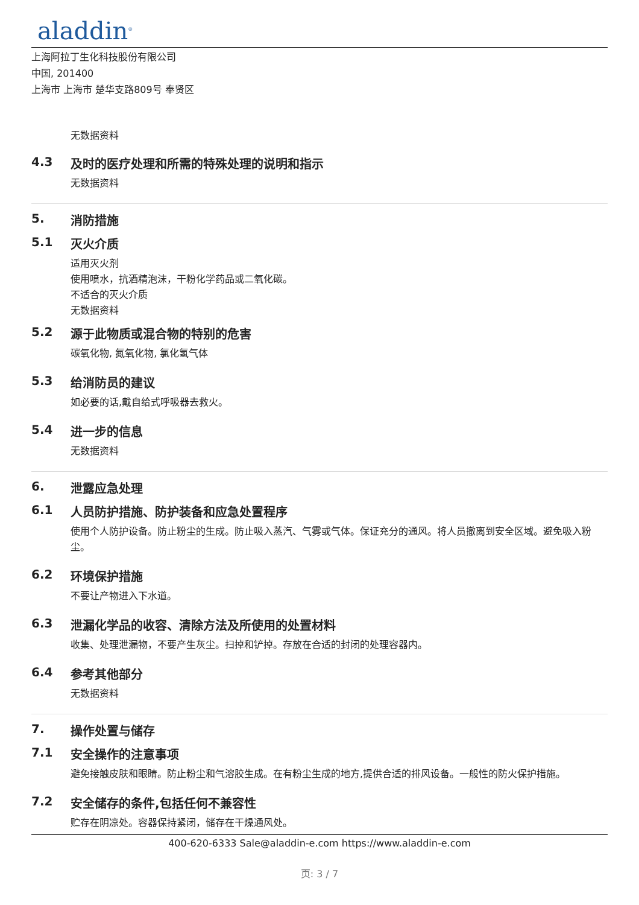aladdin<sup>®</sup>
上海阿拉丁生化科技股份有限公司
中国, 201400
上海市 上海市 楚华支路809号 奉贤区
无数据资料
4.3 及时的医疗处理和所需的特殊处理的说明和指示
无数据资料
5. 消防措施
5.1 灭火介质
适用灭火剂
使用喷水，抗酒精泡沫，干粉化学药品或二氧化碳。
不适合的灭火介质
无数据资料
5.2 源于此物质或混合物的特别的危害
碳氧化物, 氮氧化物, 氯化氢气体
5.3 给消防员的建议
如必要的话,戴自给式呼吸器去救火。
5.4 进一步的信息
无数据资料
6. 泄露应急处理
6.1 人员防护措施、防护装备和应急处置程序
使用个人防护设备。防止粉尘的生成。防止吸入蒸汽、气雾或气体。保证充分的通风。将人员撤离到安全区域。避免吸入粉尘。
6.2 环境保护措施
不要让产物进入下水道。
6.3 泄漏化学品的收容、清除方法及所使用的处置材料
收集、处理泄漏物，不要产生灰尘。扫掉和铲掉。存放在合适的封闭的处理容器内。
6.4 参考其他部分
无数据资料
7. 操作处置与储存
7.1 安全操作的注意事项
避免接触皮肤和眼睛。防止粉尘和气溶胶生成。在有粉尘生成的地方,提供合适的排风设备。一般性的防火保护措施。
7.2 安全储存的条件,包括任何不兼容性
贮存在阴凉处。容器保持紧闭，储存在干燥通风处。
400-620-6333 Sale@aladdin-e.com https://www.aladdin-e.com
页: 3 / 7